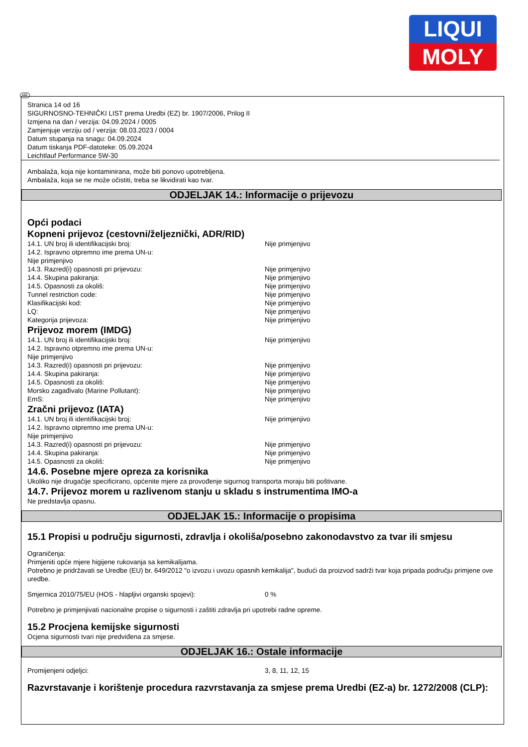LIQUI
MOLY
HR
Stranica 14 od 16
SIGURNOSNO-TEHNIČKI LIST prema Uredbi (EZ) br. 1907/2006, Prilog II
Izmjena na dan / verzija: 04.09.2024 / 0005
Zamjenjuje verziju od / verzija: 08.03.2023 / 0004
Datum stupanja na snagu: 04.09.2024
Datum tiskanja PDF-datoteke: 05.09.2024
Leichtlauf Performance 5W-30
Ambalaža, koja nije kontaminirana, može biti ponovo upotrebljena.
Ambalaža, koja se ne može očistiti, treba se likvidirati kao tvar.
ODJELJAK 14.: Informacije o prijevozu
Opći podaci
Kopneni prijevoz (cestovni/željeznički, ADR/RID)
14.1. UN broj ili identifikacijski broj: Nije primjenjivo
14.2. Ispravno otpremno ime prema UN-u:
Nije primjenjivo
14.3. Razred(i) opasnosti pri prijevozu: Nije primjenjivo
14.4. Skupina pakiranja: Nije primjenjivo
14.5. Opasnosti za okoliš: Nije primjenjivo
Tunnel restriction code: Nije primjenjivo
Klasifikacijski kod: Nije primjenjivo
LQ: Nije primjenjivo
Kategorija prijevoza: Nije primjenjivo
Prijevoz morem (IMDG)
14.1. UN broj ili identifikacijski broj: Nije primjenjivo
14.2. Ispravno otpremno ime prema UN-u:
Nije primjenjivo
14.3. Razred(i) opasnosti pri prijevozu: Nije primjenjivo
14.4. Skupina pakiranja: Nije primjenjivo
14.5. Opasnosti za okoliš: Nije primjenjivo
Morsko zagađivalo (Marine Pollutant): Nije primjenjivo
EmS: Nije primjenjivo
Zračni prijevoz (IATA)
14.1. UN broj ili identifikacijski broj: Nije primjenjivo
14.2. Ispravno otpremno ime prema UN-u:
Nije primjenjivo
14.3. Razred(i) opasnosti pri prijevozu: Nije primjenjivo
14.4. Skupina pakiranja: Nije primjenjivo
14.5. Opasnosti za okoliš: Nije primjenjivo
14.6. Posebne mjere opreza za korisnika
Ukoliko nije drugačije specificirano, općenite mjere za provođenje sigurnog transporta moraju biti poštivane.
14.7. Prijevoz morem u razlivenom stanju u skladu s instrumentima IMO-a
Ne predstavlja opasnu.
ODJELJAK 15.: Informacije o propisima
15.1 Propisi u području sigurnosti, zdravlja i okoliša/posebno zakonodavstvo za tvar ili smjesu
Ograničenja:
Primjeniti opće mjere higijene rukovanja sa kemikalijama.
Potrebno je pridržavati se Uredbe (EU) br. 649/2012 "o izvozu i uvozu opasnih kemikalija", budući da proizvod sadrži tvar koja pripada području primjene ove uredbe.
Smjernica 2010/75/EU (HOS - hlapljivi organski spojevi): 0 %
Potrebno je primjenjivati nacionalne propise o sigurnosti i zaštiti zdravlja pri upotrebi radne opreme.
15.2 Procjena kemijske sigurnosti
Ocjena sigurnosti tvari nije predviđena za smjese.
ODJELJAK 16.: Ostale informacije
Promijenjeni odjeljci: 3, 8, 11, 12, 15
Razvrstavanje i korištenje procedura razvrstavanja za smjese prema Uredbi (EZ-a) br. 1272/2008 (CLP):